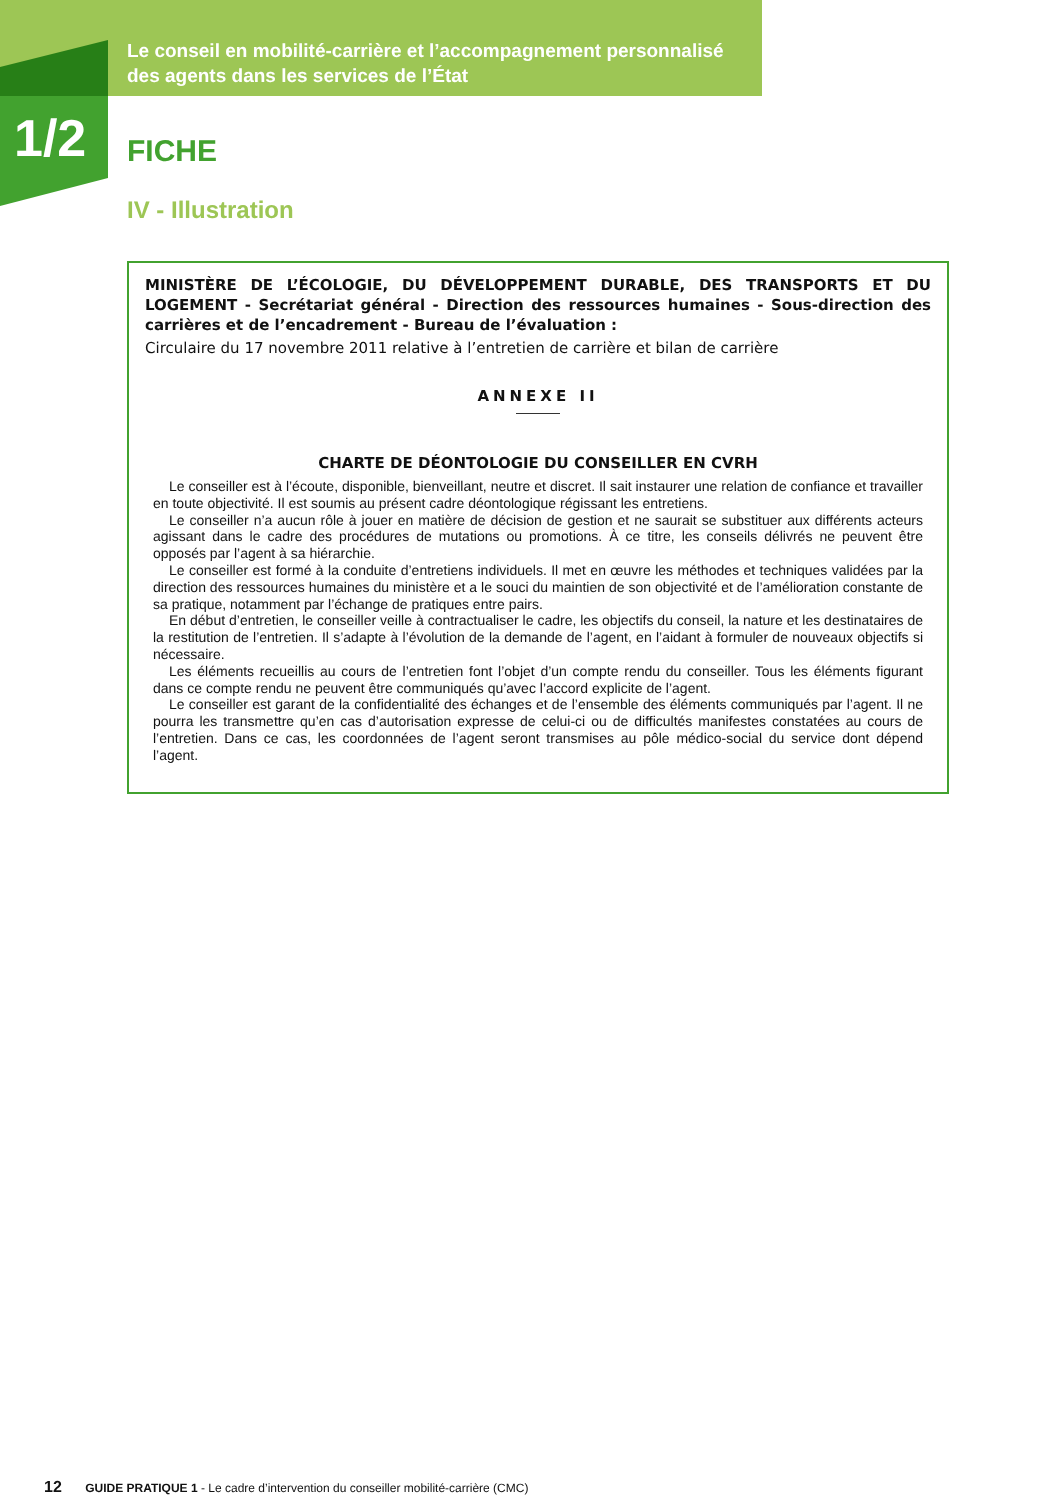1/2
Le conseil en mobilité-carrière et l’accompagnement personnalisé des agents dans les services de l’État
FICHE
IV - Illustration
MINISTÈRE DE L’ÉCOLOGIE, DU DÉVELOPPEMENT DURABLE, DES TRANSPORTS ET DU LOGEMENT - Secrétariat général - Direction des ressources humaines - Sous-direction des carrières et de l’encadrement - Bureau de l’évaluation :
Circulaire du 17 novembre 2011 relative à l’entretien de carrière et bilan de carrière
ANNEXE II
CHARTE DE DÉONTOLOGIE DU CONSEILLER EN CVRH
Le conseiller est à l’écoute, disponible, bienveillant, neutre et discret. Il sait instaurer une relation de confiance et travailler en toute objectivité. Il est soumis au présent cadre déontologique régissant les entretiens.
Le conseiller n’a aucun rôle à jouer en matière de décision de gestion et ne saurait se substituer aux différents acteurs agissant dans le cadre des procédures de mutations ou promotions. À ce titre, les conseils délivrés ne peuvent être opposés par l’agent à sa hiérarchie.
Le conseiller est formé à la conduite d’entretiens individuels. Il met en œuvre les méthodes et techniques validées par la direction des ressources humaines du ministère et a le souci du maintien de son objectivité et de l’amélioration constante de sa pratique, notamment par l’échange de pratiques entre pairs.
En début d’entretien, le conseiller veille à contractualiser le cadre, les objectifs du conseil, la nature et les destinataires de la restitution de l’entretien. Il s’adapte à l’évolution de la demande de l’agent, en l’aidant à formuler de nouveaux objectifs si nécessaire.
Les éléments recueillis au cours de l’entretien font l’objet d’un compte rendu du conseiller. Tous les éléments figurant dans ce compte rendu ne peuvent être communiqués qu’avec l’accord explicite de l’agent.
Le conseiller est garant de la confidentialité des échanges et de l’ensemble des éléments communiqués par l’agent. Il ne pourra les transmettre qu’en cas d’autorisation expresse de celui-ci ou de difficultés manifestes constatées au cours de l’entretien. Dans ce cas, les coordonnées de l’agent seront transmises au pôle médico-social du service dont dépend l’agent.
12 GUIDE PRATIQUE 1 - Le cadre d’intervention du conseiller mobilité-carrière (CMC)